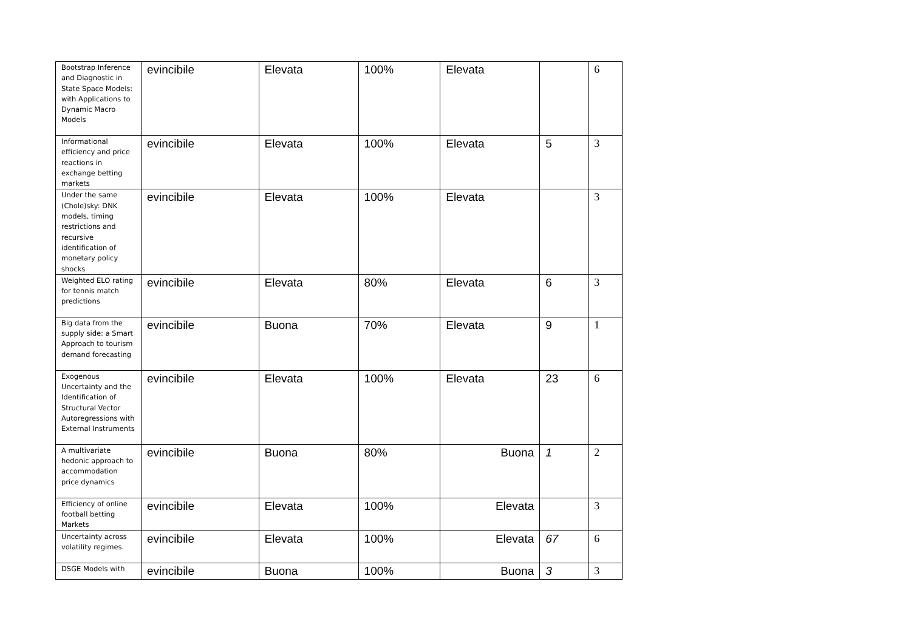| Bootstrap Inference and Diagnostic in State Space Models: with Applications to Dynamic Macro Models | evincibile | Elevata | 100% | Elevata | | 6 |
| Informational efficiency and price reactions in exchange betting markets | evincibile | Elevata | 100% | Elevata | 5 | 3 |
| Under the same (Chole)sky: DNK models, timing restrictions and recursive identification of monetary policy shocks | evincibile | Elevata | 100% | Elevata | | 3 |
| Weighted ELO rating for tennis match predictions | evincibile | Elevata | 80% | Elevata | 6 | 3 |
| Big data from the supply side: a Smart Approach to tourism demand forecasting | evincibile | Buona | 70% | Elevata | 9 | 1 |
| Exogenous Uncertainty and the Identification of Structural Vector Autoregressions with External Instruments | evincibile | Elevata | 100% | Elevata | 23 | 6 |
| A multivariate hedonic approach to accommodation price dynamics | evincibile | Buona | 80% | Buona | 1 | 2 |
| Efficiency of online football betting Markets | evincibile | Elevata | 100% | Elevata | | 3 |
| Uncertainty across volatility regimes. | evincibile | Elevata | 100% | Elevata | 67 | 6 |
| DSGE Models with | evincibile | Buona | 100% | Buona | 3 | 3 |